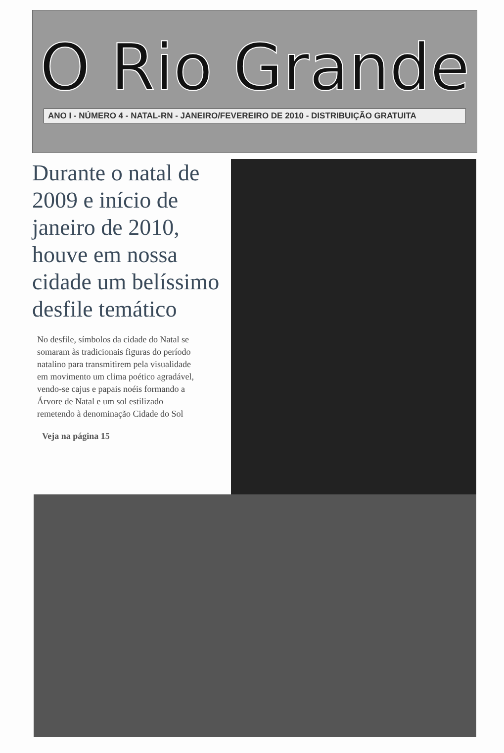O Rio Grande
ANO I - NÚMERO 4 - NATAL-RN - JANEIRO/FEVEREIRO DE 2010 - DISTRIBUIÇÃO GRATUITA
Durante o natal de 2009 e início de janeiro de 2010, houve em nossa cidade um belíssimo desfile temático
No desfile, símbolos da cidade do Natal se somaram às tradicionais figuras do período natalino para transmitirem pela visualidade em movimento um clima poético agradável, vendo-se cajus e papais noéis formando a Árvore de Natal e um sol estilizado remetendo à denominação Cidade do Sol
Veja na página 15